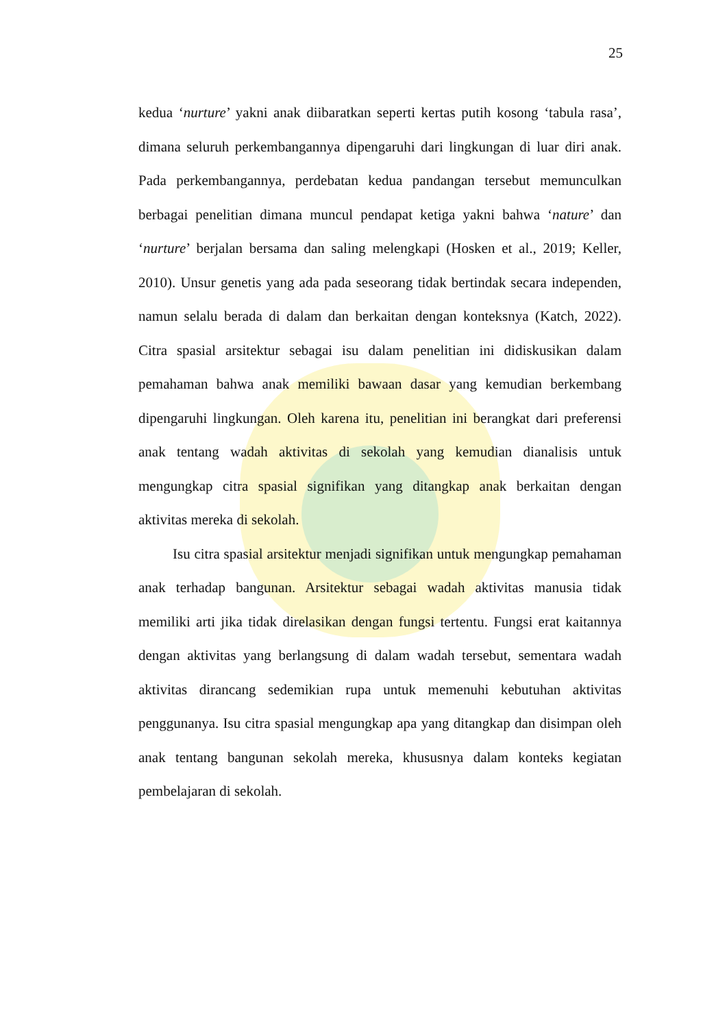25
kedua ‘nurture’ yakni anak diibaratkan seperti kertas putih kosong ‘tabula rasa’, dimana seluruh perkembangannya dipengaruhi dari lingkungan di luar diri anak. Pada perkembangannya, perdebatan kedua pandangan tersebut memunculkan berbagai penelitian dimana muncul pendapat ketiga yakni bahwa ‘nature’ dan ‘nurture’ berjalan bersama dan saling melengkapi (Hosken et al., 2019; Keller, 2010). Unsur genetis yang ada pada seseorang tidak bertindak secara independen, namun selalu berada di dalam dan berkaitan dengan konteksnya (Katch, 2022). Citra spasial arsitektur sebagai isu dalam penelitian ini didiskusikan dalam pemahaman bahwa anak memiliki bawaan dasar yang kemudian berkembang dipengaruhi lingkungan. Oleh karena itu, penelitian ini berangkat dari preferensi anak tentang wadah aktivitas di sekolah yang kemudian dianalisis untuk mengungkap citra spasial signifikan yang ditangkap anak berkaitan dengan aktivitas mereka di sekolah.
Isu citra spasial arsitektur menjadi signifikan untuk mengungkap pemahaman anak terhadap bangunan. Arsitektur sebagai wadah aktivitas manusia tidak memiliki arti jika tidak direlasikan dengan fungsi tertentu. Fungsi erat kaitannya dengan aktivitas yang berlangsung di dalam wadah tersebut, sementara wadah aktivitas dirancang sedemikian rupa untuk memenuhi kebutuhan aktivitas penggunanya. Isu citra spasial mengungkap apa yang ditangkap dan disimpan oleh anak tentang bangunan sekolah mereka, khususnya dalam konteks kegiatan pembelajaran di sekolah.